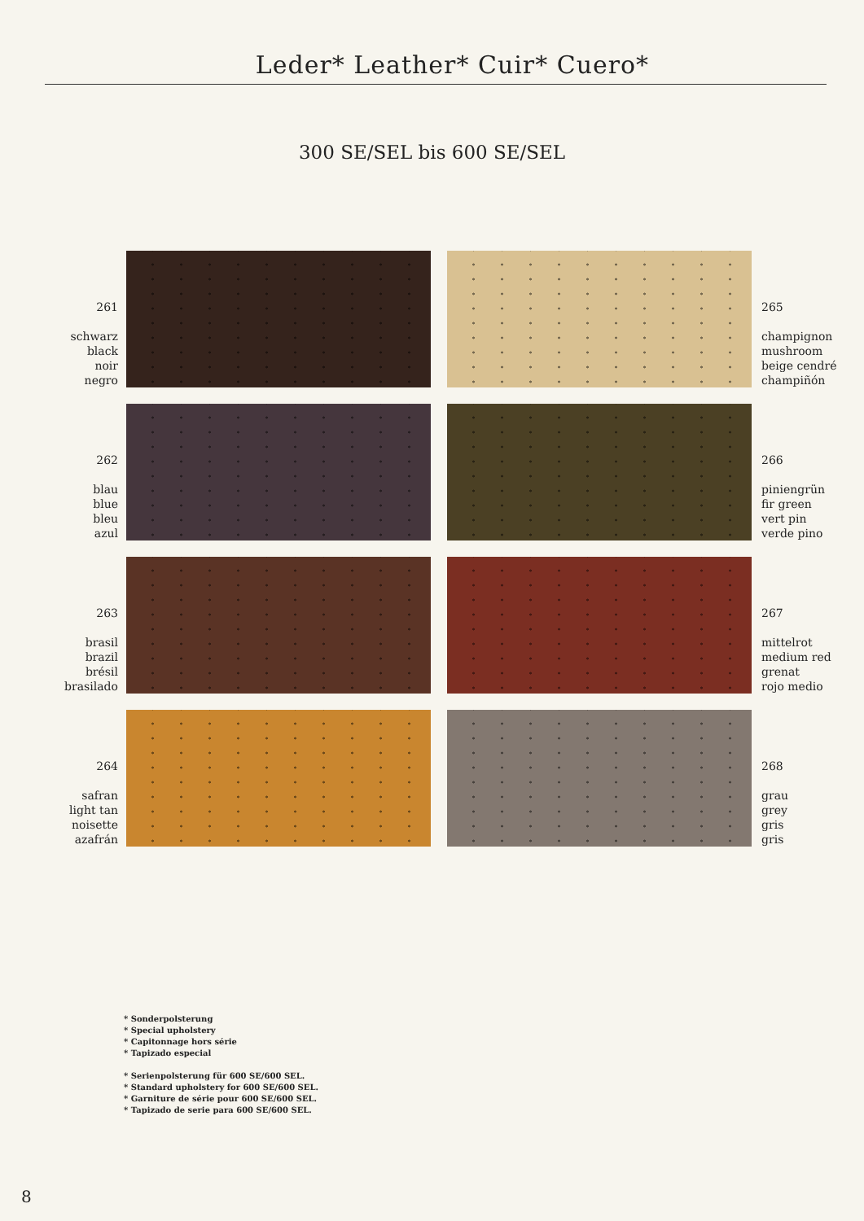Leder* Leather* Cuir* Cuero*
300 SE/SEL bis 600 SE/SEL
261
schwarz
black
noir
negro
265
champignon
mushroom
beige cendré
champiñón
262
blau
blue
bleu
azul
266
piniengrün
fir green
vert pin
verde pino
263
brasil
brazil
brésil
brasilado
267
mittelrot
medium red
grenat
rojo medio
264
safran
light tan
noisette
azafrán
268
grau
grey
gris
gris
* Sonderpolsterung
* Special upholstery
* Capitonnage hors série
* Tapizado especial
* Serienpolsterung für 600 SE/600 SEL.
* Standard upholstery for 600 SE/600 SEL.
* Garniture de série pour 600 SE/600 SEL.
* Tapizado de serie para 600 SE/600 SEL.
8